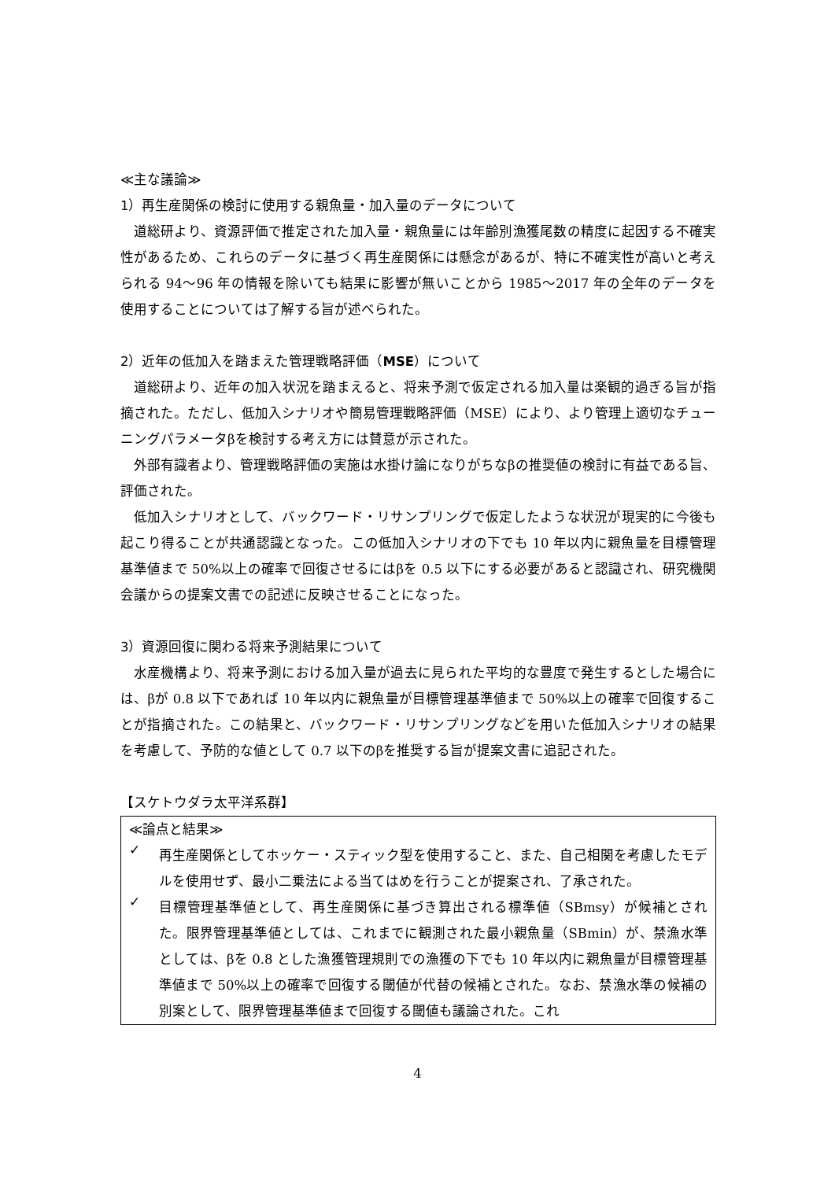≪主な議論≫
1）再生産関係の検討に使用する親魚量・加入量のデータについて
道総研より、資源評価で推定された加入量・親魚量には年齢別漁獲尾数の精度に起因する不確実性があるため、これらのデータに基づく再生産関係には懸念があるが、特に不確実性が高いと考えられる 94～96 年の情報を除いても結果に影響が無いことから 1985～2017 年の全年のデータを使用することについては了解する旨が述べられた。
2）近年の低加入を踏まえた管理戦略評価（MSE）について
道総研より、近年の加入状況を踏まえると、将来予測で仮定される加入量は楽観的過ぎる旨が指摘された。ただし、低加入シナリオや簡易管理戦略評価（MSE）により、より管理上適切なチューニングパラメータβを検討する考え方には賛意が示された。
外部有識者より、管理戦略評価の実施は水掛け論になりがちなβの推奨値の検討に有益である旨、評価された。
低加入シナリオとして、バックワード・リサンプリングで仮定したような状況が現実的に今後も起こり得ることが共通認識となった。この低加入シナリオの下でも 10 年以内に親魚量を目標管理基準値まで 50%以上の確率で回復させるにはβを 0.5 以下にする必要があると認識され、研究機関会議からの提案文書での記述に反映させることになった。
3）資源回復に関わる将来予測結果について
水産機構より、将来予測における加入量が過去に見られた平均的な豊度で発生するとした場合には、βが 0.8 以下であれば 10 年以内に親魚量が目標管理基準値まで 50%以上の確率で回復することが指摘された。この結果と、バックワード・リサンプリングなどを用いた低加入シナリオの結果を考慮して、予防的な値として 0.7 以下のβを推奨する旨が提案文書に追記された。
【スケトウダラ太平洋系群】
≪論点と結果≫
✓
再生産関係としてホッケー・スティック型を使用すること、また、自己相関を考慮したモデルを使用せず、最小二乗法による当てはめを行うことが提案され、了承された。
✓
目標管理基準値として、再生産関係に基づき算出される標準値（SBmsy）が候補とされた。限界管理基準値としては、これまでに観測された最小親魚量（SBmin）が、禁漁水準としては、βを 0.8 とした漁獲管理規則での漁獲の下でも 10 年以内に親魚量が目標管理基準値まで 50%以上の確率で回復する閾値が代替の候補とされた。なお、禁漁水準の候補の別案として、限界管理基準値まで回復する閾値も議論された。これ
4